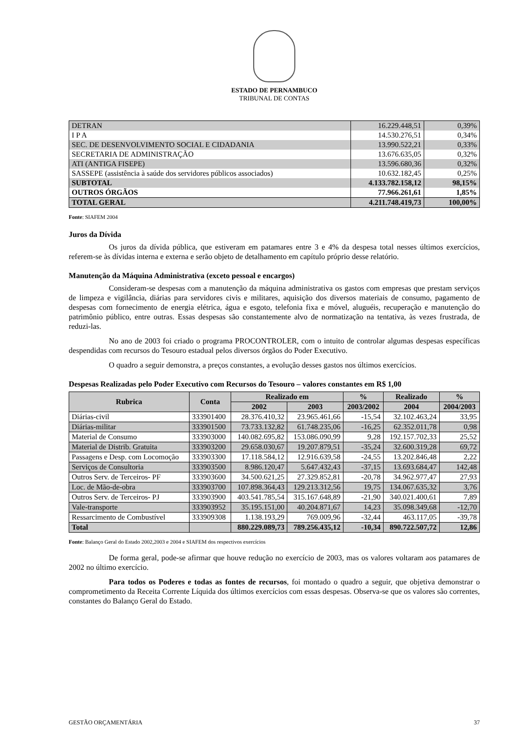ESTADO DE PERNAMBUCO
TRIBUNAL DE CONTAS
| DETRAN | 16.229.448,51 | 0,39% |
| I P A | 14.530.276,51 | 0,34% |
| SEC. DE DESENVOLVIMENTO SOCIAL E CIDADANIA | 13.990.522,21 | 0,33% |
| SECRETARIA DE ADMINISTRAÇÃO | 13.676.635,05 | 0,32% |
| ATI (ANTIGA FISEPE) | 13.596.680,36 | 0,32% |
| SASSEPE (assistência à saúde dos servidores públicos associados) | 10.632.182,45 | 0,25% |
| SUBTOTAL | 4.133.782.158,12 | 98,15% |
| OUTROS ÓRGÃOS | 77.966.261,61 | 1,85% |
| TOTAL GERAL | 4.211.748.419,73 | 100,00% |
Fonte: SIAFEM 2004
Juros da Dívida
Os juros da dívida pública, que estiveram em patamares entre 3 e 4% da despesa total nesses últimos exercícios, referem-se às dívidas interna e externa e serão objeto de detalhamento em capítulo próprio desse relatório.
Manutenção da Máquina Administrativa (exceto pessoal e encargos)
Consideram-se despesas com a manutenção da máquina administrativa os gastos com empresas que prestam serviços de limpeza e vigilância, diárias para servidores civis e militares, aquisição dos diversos materiais de consumo, pagamento de despesas com fornecimento de energia elétrica, água e esgoto, telefonia fixa e móvel, aluguéis, recuperação e manutenção do patrimônio público, entre outras. Essas despesas são constantemente alvo de normatização na tentativa, às vezes frustrada, de reduzi-las.
No ano de 2003 foi criado o programa PROCONTROLER, com o intuito de controlar algumas despesas específicas despendidas com recursos do Tesouro estadual pelos diversos órgãos do Poder Executivo.
O quadro a seguir demonstra, a preços constantes, a evolução desses gastos nos últimos exercícios.
Despesas Realizadas pelo Poder Executivo com Recursos do Tesouro – valores constantes em R$ 1,00
| Rubrica | Conta | Realizado em | | % | Realizado | % |
| --- | --- | --- | --- | --- | --- | --- |
| | | 2002 | 2003 | 2003/2002 | 2004 | 2004/2003 |
| Diárias-civil | 333901400 | 28.376.410,32 | 23.965.461,66 | -15,54 | 32.102.463,24 | 33,95 |
| Diárias-militar | 333901500 | 73.733.132,82 | 61.748.235,06 | -16,25 | 62.352.011,78 | 0,98 |
| Material de Consumo | 333903000 | 140.082.695,82 | 153.086.090,99 | 9,28 | 192.157.702,33 | 25,52 |
| Material de Distrib. Gratuita | 333903200 | 29.658.030,67 | 19.207.879,51 | -35,24 | 32.600.319,28 | 69,72 |
| Passagens e Desp. com Locomoção | 333903300 | 17.118.584,12 | 12.916.639,58 | -24,55 | 13.202.846,48 | 2,22 |
| Serviços de Consultoria | 333903500 | 8.986.120,47 | 5.647.432,43 | -37,15 | 13.693.684,47 | 142,48 |
| Outros Serv. de Terceiros- PF | 333903600 | 34.500.621,25 | 27.329.852,81 | -20,78 | 34.962.977,47 | 27,93 |
| Loc. de Mão-de-obra | 333903700 | 107.898.364,43 | 129.213.312,56 | 19,75 | 134.067.635,32 | 3,76 |
| Outros Serv. de Terceiros- PJ | 333903900 | 403.541.785,54 | 315.167.648,89 | -21,90 | 340.021.400,61 | 7,89 |
| Vale-transporte | 333903952 | 35.195.151,00 | 40.204.871,67 | 14,23 | 35.098.349,68 | -12,70 |
| Ressarcimento de Combustível | 333909308 | 1.138.193,29 | 769.009,96 | -32,44 | 463.117,05 | -39,78 |
| Total | | 880.229.089,73 | 789.256.435,12 | -10,34 | 890.722.507,72 | 12,86 |
Fonte: Balanço Geral do Estado 2002,2003 e 2004 e SIAFEM dos respectivos exercícios
De forma geral, pode-se afirmar que houve redução no exercício de 2003, mas os valores voltaram aos patamares de 2002 no último exercício.
Para todos os Poderes e todas as fontes de recursos, foi montado o quadro a seguir, que objetiva demonstrar o comprometimento da Receita Corrente Líquida dos últimos exercícios com essas despesas. Observa-se que os valores são correntes, constantes do Balanço Geral do Estado.
GESTÃO ORÇAMENTÁRIA 37